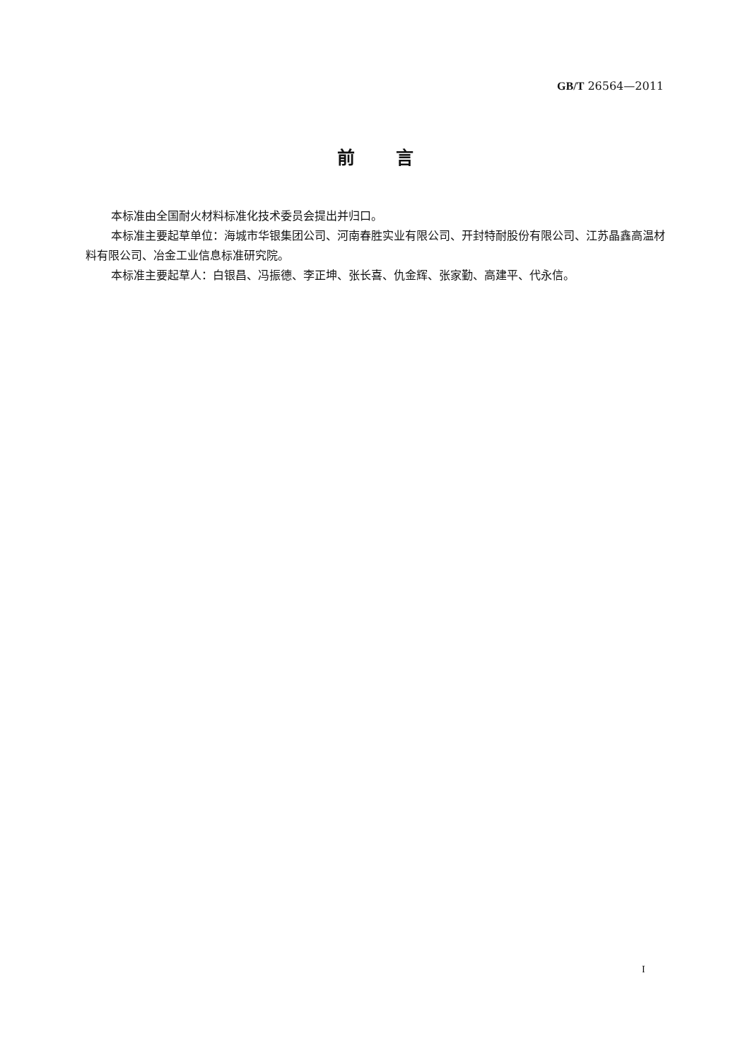GB/T 26564—2011
前言
本标准由全国耐火材料标准化技术委员会提出并归口。
本标准主要起草单位：海城市华银集团公司、河南春胜实业有限公司、开封特耐股份有限公司、江苏晶鑫高温材料有限公司、冶金工业信息标准研究院。
本标准主要起草人：白银昌、冯振德、李正坤、张长喜、仇金辉、张家勤、高建平、代永信。
I